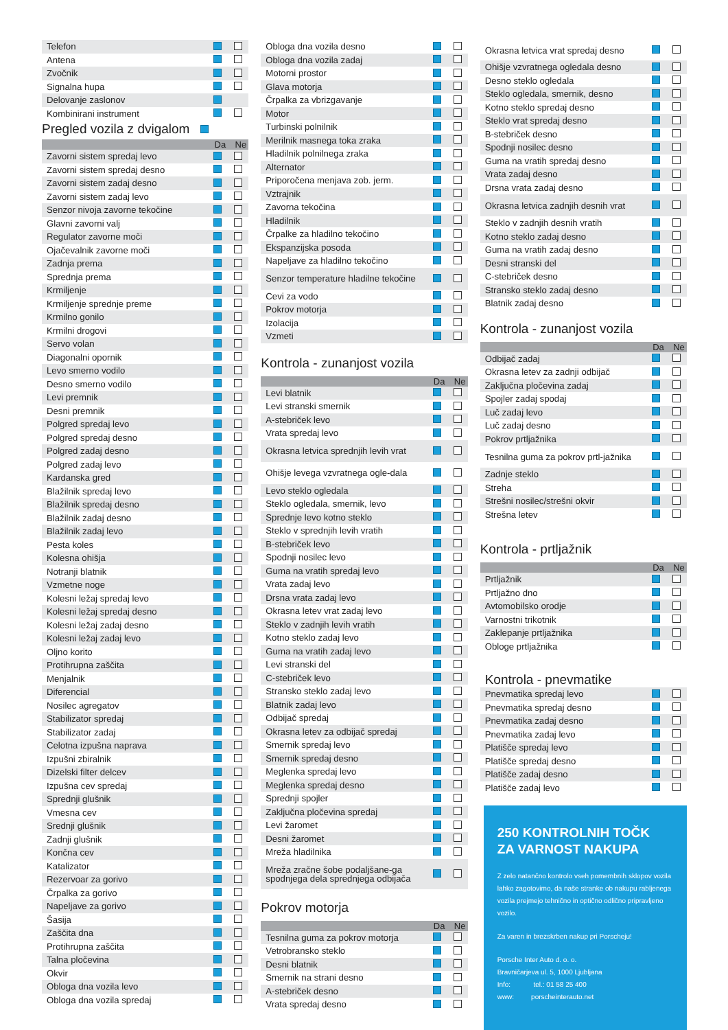| Telefon | | |
| Antena | | |
| Zvočnik | | |
| Signalna hupa | | |
| Delovanje zaslonov | | |
| Kombinirani instrument | | |
Pregled vozila z dvigalom
| | Da | Ne |
| --- | --- | --- |
| Zavorni sistem spredaj levo | | |
| Zavorni sistem spredaj desno | | |
| Zavorni sistem zadaj desno | | |
| Zavorni sistem zadaj levo | | |
| Senzor nivoja zavorne tekočine | | |
| Glavni zavorni valj | | |
| Regulator zavorne moči | | |
| Ojačevalnik zavorne moči | | |
| Zadnja prema | | |
| Sprednja prema | | |
| Krmiljenje | | |
| Krmiljenje sprednje preme | | |
| Krmilno gonilo | | |
| Krmilni drogovi | | |
| Servo volan | | |
| Diagonalni opornik | | |
| Levo smerno vodilo | | |
| Desno smerno vodilo | | |
| Levi premnik | | |
| Desni premnik | | |
| Polgred spredaj levo | | |
| Polgred spredaj desno | | |
| Polgred zadaj desno | | |
| Polgred zadaj levo | | |
| Kardanska gred | | |
| Blažilnik spredaj levo | | |
| Blažilnik spredaj desno | | |
| Blažilnik zadaj desno | | |
| Blažilnik zadaj levo | | |
| Pesta koles | | |
| Kolesna ohišja | | |
| Notranji blatnik | | |
| Vzmetne noge | | |
| Kolesni ležaj spredaj levo | | |
| Kolesni ležaj spredaj desno | | |
| Kolesni ležaj zadaj desno | | |
| Kolesni ležaj zadaj levo | | |
| Oljno korito | | |
| Protihrupna zaščita | | |
| Menjalnik | | |
| Diferencial | | |
| Nosilec agregatov | | |
| Stabilizator spredaj | | |
| Stabilizator zadaj | | |
| Celotna izpušna naprava | | |
| Izpušni zbiralnik | | |
| Dizelski filter delcev | | |
| Izpušna cev spredaj | | |
| Sprednji glušnik | | |
| Vmesna cev | | |
| Srednji glušnik | | |
| Zadnji glušnik | | |
| Končna cev | | |
| Katalizator | | |
| Rezervoar za gorivo | | |
| Črpalka za gorivo | | |
| Napeljave za gorivo | | |
| Šasija | | |
| Zaščita dna | | |
| Protihrupna zaščita | | |
| Talna pločevina | | |
| Okvir | | |
| Obloga dna vozila levo | | |
| Obloga dna vozila spredaj | | |
| Obloga dna vozila desno | | |
| Obloga dna vozila zadaj | | |
| Motorni prostor | | |
| Glava motorja | | |
| Črpalka za vbrizgavanje | | |
| Motor | | |
| Turbinski polnilnik | | |
| Merilnik masnega toka zraka | | |
| Hladilnik polnilnega zraka | | |
| Alternator | | |
| Priporočena menjava zob. jerm. | | |
| Vztrajnik | | |
| Zavorna tekočina | | |
| Hladilnik | | |
| Črpalke za hladilno tekočino | | |
| Ekspanzijska posoda | | |
| Napeljave za hladilno tekočino | | |
| Senzor temperature hladilne tekočine | | |
| Cevi za vodo | | |
| Pokrov motorja | | |
| Izolacija | | |
| Vzmeti | | |
Kontrola - zunanjost vozila
| | Da | Ne |
| --- | --- | --- |
| Levi blatnik | | |
| Levi stranski smernik | | |
| A-stebriček levo | | |
| Vrata spredaj levo | | |
| Okrasna letvica sprednjih levih vrat | | |
| Ohišje levega vzvratnega ogle-dala | | |
| Levo steklo ogledala | | |
| Steklo ogledala, smernik, levo | | |
| Sprednje levo kotno steklo | | |
| Steklo v sprednjih levih vratih | | |
| B-stebriček levo | | |
| Spodnji nosilec levo | | |
| Guma na vratih spredaj levo | | |
| Vrata zadaj levo | | |
| Drsna vrata zadaj levo | | |
| Okrasna letev vrat zadaj levo | | |
| Steklo v zadnjih levih vratih | | |
| Kotno steklo zadaj levo | | |
| Guma na vratih zadaj levo | | |
| Levi stranski del | | |
| C-stebriček levo | | |
| Stransko steklo zadaj levo | | |
| Blatnik zadaj levo | | |
| Odbijač spredaj | | |
| Okrasna letev za odbijač spredaj | | |
| Smernik spredaj levo | | |
| Smernik spredaj desno | | |
| Meglenka spredaj levo | | |
| Meglenka spredaj desno | | |
| Sprednji spojler | | |
| Zaključna pločevina spredaj | | |
| Levi žaromet | | |
| Desni žaromet | | |
| Mreža hladilnika | | |
| Mreža zračne šobe podaljšane-ga spodnjega dela sprednjega odbijača | | |
Pokrov motorja
| | Da | Ne |
| --- | --- | --- |
| Tesnilna guma za pokrov motorja | | |
| Vetrobransko steklo | | |
| Desni blatnik | | |
| Smernik na strani desno | | |
| A-stebriček desno | | |
| Vrata spredaj desno | | |
| Okrasna letvica vrat spredaj desno | | |
| Ohišje vzvratnega ogledala desno | | |
| Desno steklo ogledala | | |
| Steklo ogledala, smernik, desno | | |
| Kotno steklo spredaj desno | | |
| Steklo vrat spredaj desno | | |
| B-stebriček desno | | |
| Spodnji nosilec desno | | |
| Guma na vratih spredaj desno | | |
| Vrata zadaj desno | | |
| Drsna vrata zadaj desno | | |
| Okrasna letvica zadnjih desnih vrat | | |
| Steklo v zadnjih desnih vratih | | |
| Kotno steklo zadaj desno | | |
| Guma na vratih zadaj desno | | |
| Desni stranski del | | |
| C-stebriček desno | | |
| Stransko steklo zadaj desno | | |
| Blatnik zadaj desno | | |
Kontrola - zunanjost vozila
| | Da | Ne |
| --- | --- | --- |
| Odbijač zadaj | | |
| Okrasna letev za zadnji odbijač | | |
| Zaključna pločevina zadaj | | |
| Spojler zadaj spodaj | | |
| Luč zadaj levo | | |
| Luč zadaj desno | | |
| Pokrov prtljažnika | | |
| Tesnilna guma za pokrov prtl-jažnika | | |
| Zadnje steklo | | |
| Streha | | |
| Strešni nosilec/strešni okvir | | |
| Strešna letev | | |
Kontrola - prtljažnik
| | Da | Ne |
| --- | --- | --- |
| Prtljažnik | | |
| Prtljažno dno | | |
| Avtomobilsko orodje | | |
| Varnostni trikotnik | | |
| Zaklepanje prtljažnika | | |
| Obloge prtljažnika | | |
Kontrola - pnevmatike
| Pnevmatika spredaj levo | | |
| Pnevmatika spredaj desno | | |
| Pnevmatika zadaj desno | | |
| Pnevmatika zadaj levo | | |
| Platišče spredaj levo | | |
| Platišče spredaj desno | | |
| Platišče zadaj desno | | |
| Platišče zadaj levo | | |
250 KONTROLNIH TOČK
ZA VARNOST NAKUPA
Z zelo natančno kontrolo vseh pomembnih sklopov vozila lahko zagotovimo, da naše stranke ob nakupu rabljenega vozila prejmejo tehnično in optično odlično pripravljeno vozilo.
Za varen in brezskrben nakup pri Porscheju!
Porsche Inter Auto d. o. o.
Bravničarjeva ul. 5, 1000 Ljubljana
Info: tel.: 01 58 25 400
www: porscheinterauto.net